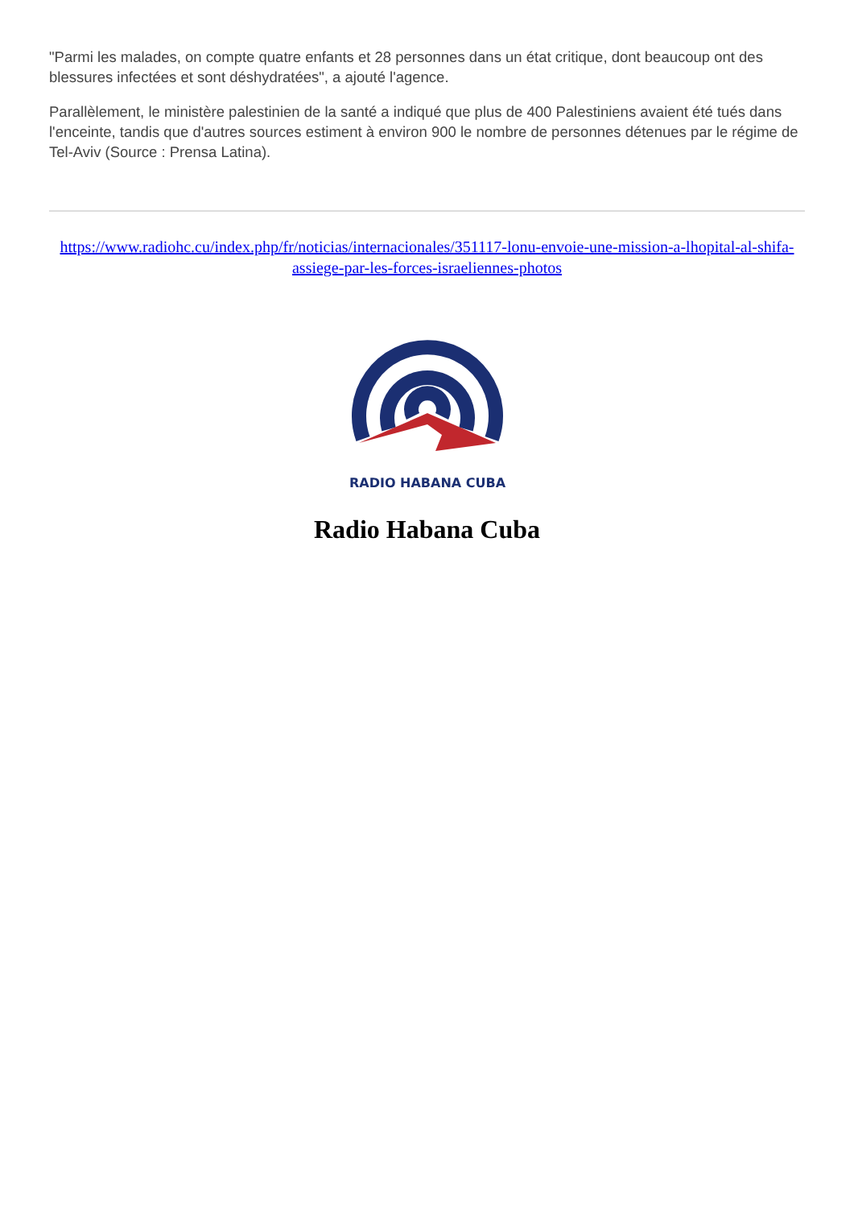"Parmi les malades, on compte quatre enfants et 28 personnes dans un état critique, dont beaucoup ont des blessures infectées et sont déshydratées", a ajouté l'agence.
Parallèlement, le ministère palestinien de la santé a indiqué que plus de 400 Palestiniens avaient été tués dans l'enceinte, tandis que d'autres sources estiment à environ 900 le nombre de personnes détenues par le régime de Tel-Aviv (Source : Prensa Latina).
https://www.radiohc.cu/index.php/fr/noticias/internacionales/351117-lonu-envoie-une-mission-a-lhopital-al-shifa-assiege-par-les-forces-israeliennes-photos
RADIO HABANA CUBA
Radio Habana Cuba